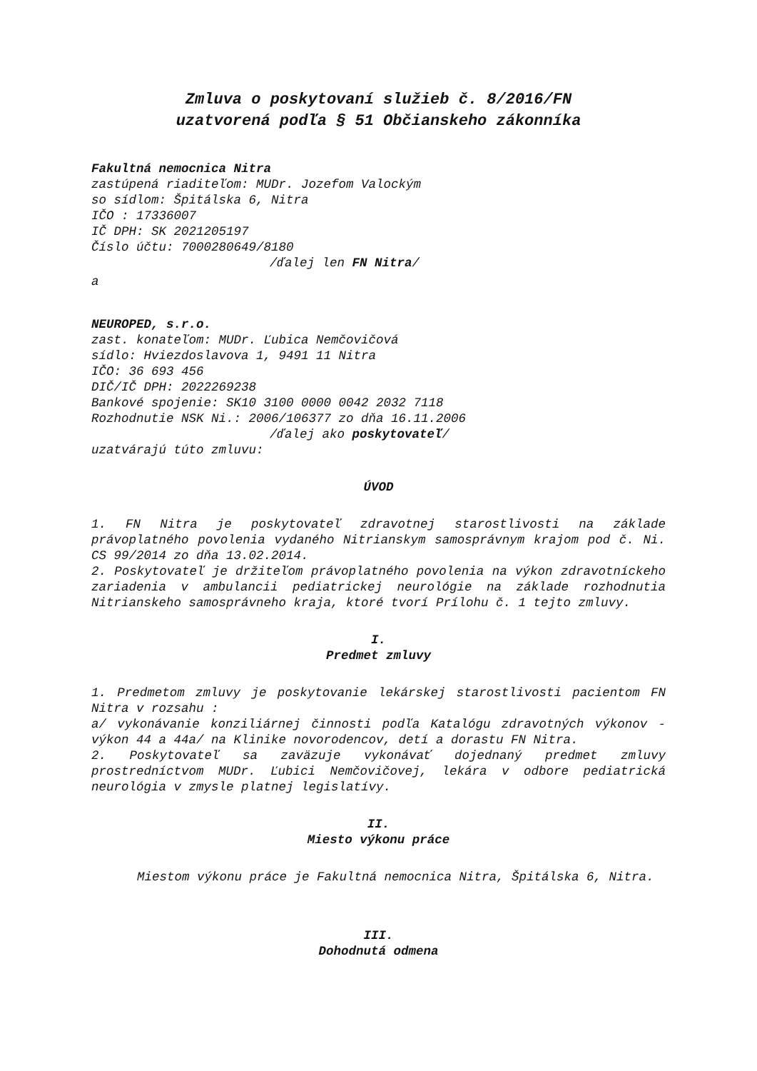Zmluva o poskytovaní služieb č. 8/2016/FN
uzatvorená podľa § 51 Občianskeho zákonníka
Fakultná nemocnica Nitra
zastúpená riaditeľom: MUDr. Jozefom Valockým
so sídlom: Špitálska 6, Nitra
IČO : 17336007
IČ DPH: SK 2021205197
Číslo účtu: 7000280649/8180
/ďalej len FN Nitra/
a
NEUROPED, s.r.o.
zast. konateľom: MUDr. Ľubica Nemčovičová
sídlo: Hviezdoslavova 1, 9491 11 Nitra
IČO: 36 693 456
DIČ/IČ DPH: 2022269238
Bankové spojenie: SK10 3100 0000 0042 2032 7118
Rozhodnutie NSK Ni.: 2006/106377 zo dňa 16.11.2006
/ďalej ako poskytovateľ/
uzatvárajú túto zmluvu:
ÚVOD
1. FN Nitra je poskytovateľ zdravotnej starostlivosti na základe právoplatného povolenia vydaného Nitrianskym samosprávnym krajom pod č. Ni. CS 99/2014 zo dňa 13.02.2014.
2. Poskytovateľ je držiteľom právoplatného povolenia na výkon zdravotníckeho zariadenia v ambulancii pediatrickej neurológie na základe rozhodnutia Nitrianskeho samosprávneho kraja, ktoré tvorí Prílohu č. 1 tejto zmluvy.
I.
Predmet zmluvy
1. Predmetom zmluvy je poskytovanie lekárskej starostlivosti pacientom FN Nitra v rozsahu :
a/ vykonávanie konziliárnej činnosti podľa Katalógu zdravotných výkonov - výkon 44 a 44a/ na Klinike novorodencov, detí a dorastu FN Nitra.
2. Poskytovateľ sa zaväzuje vykonávať dojednaný predmet zmluvy prostredníctvom MUDr. Ľubici Nemčovičovej, lekára v odbore pediatrická neurológia v zmysle platnej legislatívy.
II.
Miesto výkonu práce
Miestom výkonu práce je Fakultná nemocnica Nitra, Špitálska 6, Nitra.
III.
Dohodnutá odmena